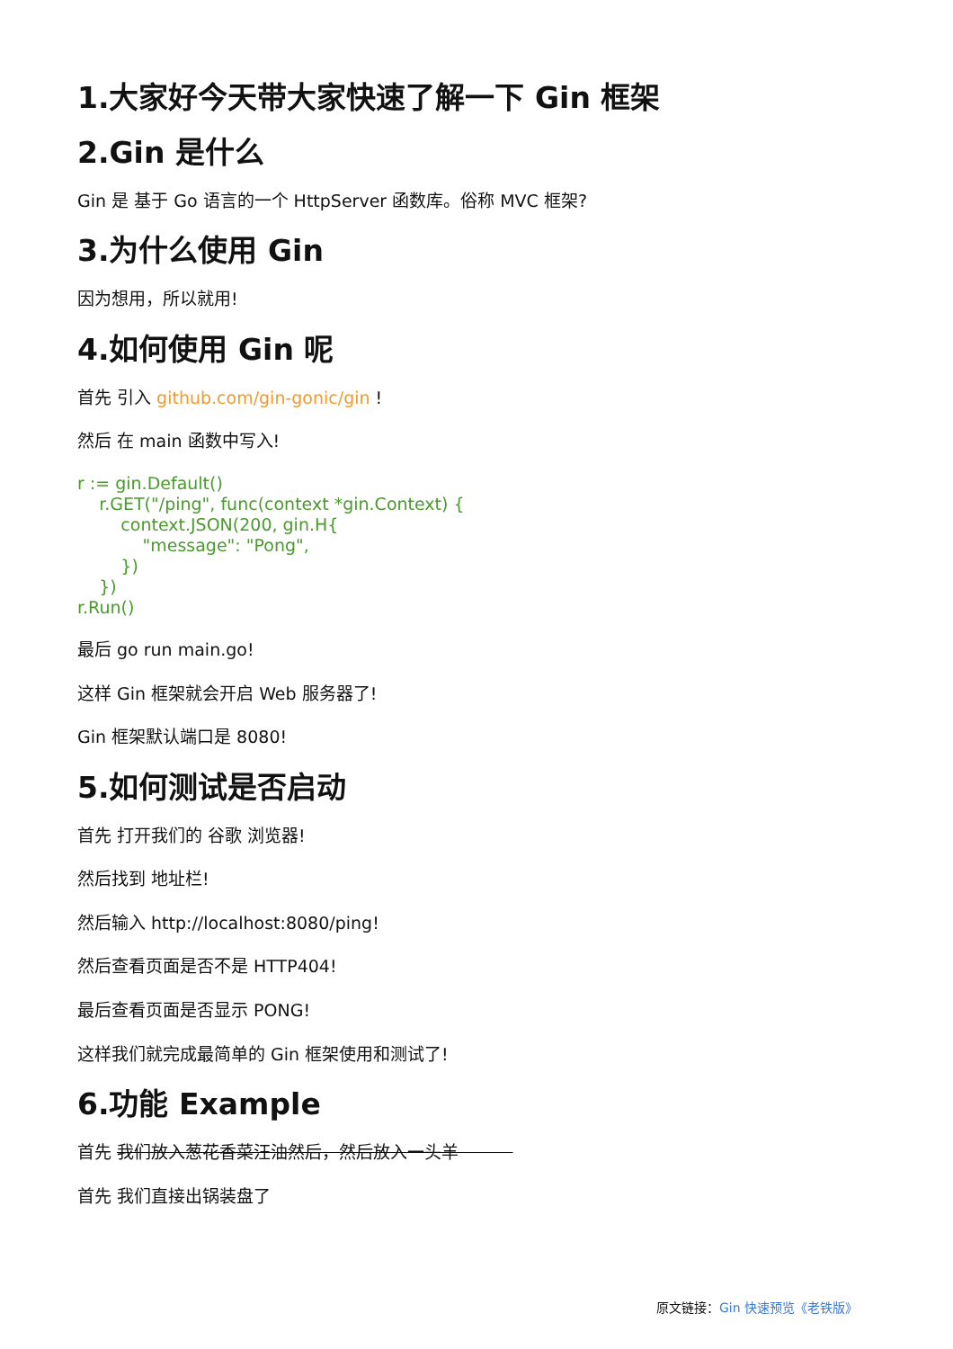1.大家好今天带大家快速了解一下 Gin 框架
2.Gin 是什么
Gin 是 基于 Go 语言的一个 HttpServer 函数库。俗称 MVC 框架?
3.为什么使用 Gin
因为想用，所以就用!
4.如何使用 Gin 呢
首先 引入 github.com/gin-gonic/gin !
然后 在 main 函数中写入!
r := gin.Default()
    r.GET("/ping", func(context *gin.Context) {
        context.JSON(200, gin.H{
            "message": "Pong",
        })
    })
r.Run()
最后 go run main.go!
这样 Gin 框架就会开启 Web 服务器了!
Gin 框架默认端口是 8080!
5.如何测试是否启动
首先 打开我们的 谷歌 浏览器!
然后找到 地址栏!
然后输入 http://localhost:8080/ping!
然后查看页面是否不是 HTTP404!
最后查看页面是否显示 PONG!
这样我们就完成最简单的 Gin 框架使用和测试了!
6.功能 Example
首先 我们放入葱花香菜汪油然后，然后放入一头羊
首先 我们直接出锅装盘了
原文链接：Gin 快速预览《老铁版》